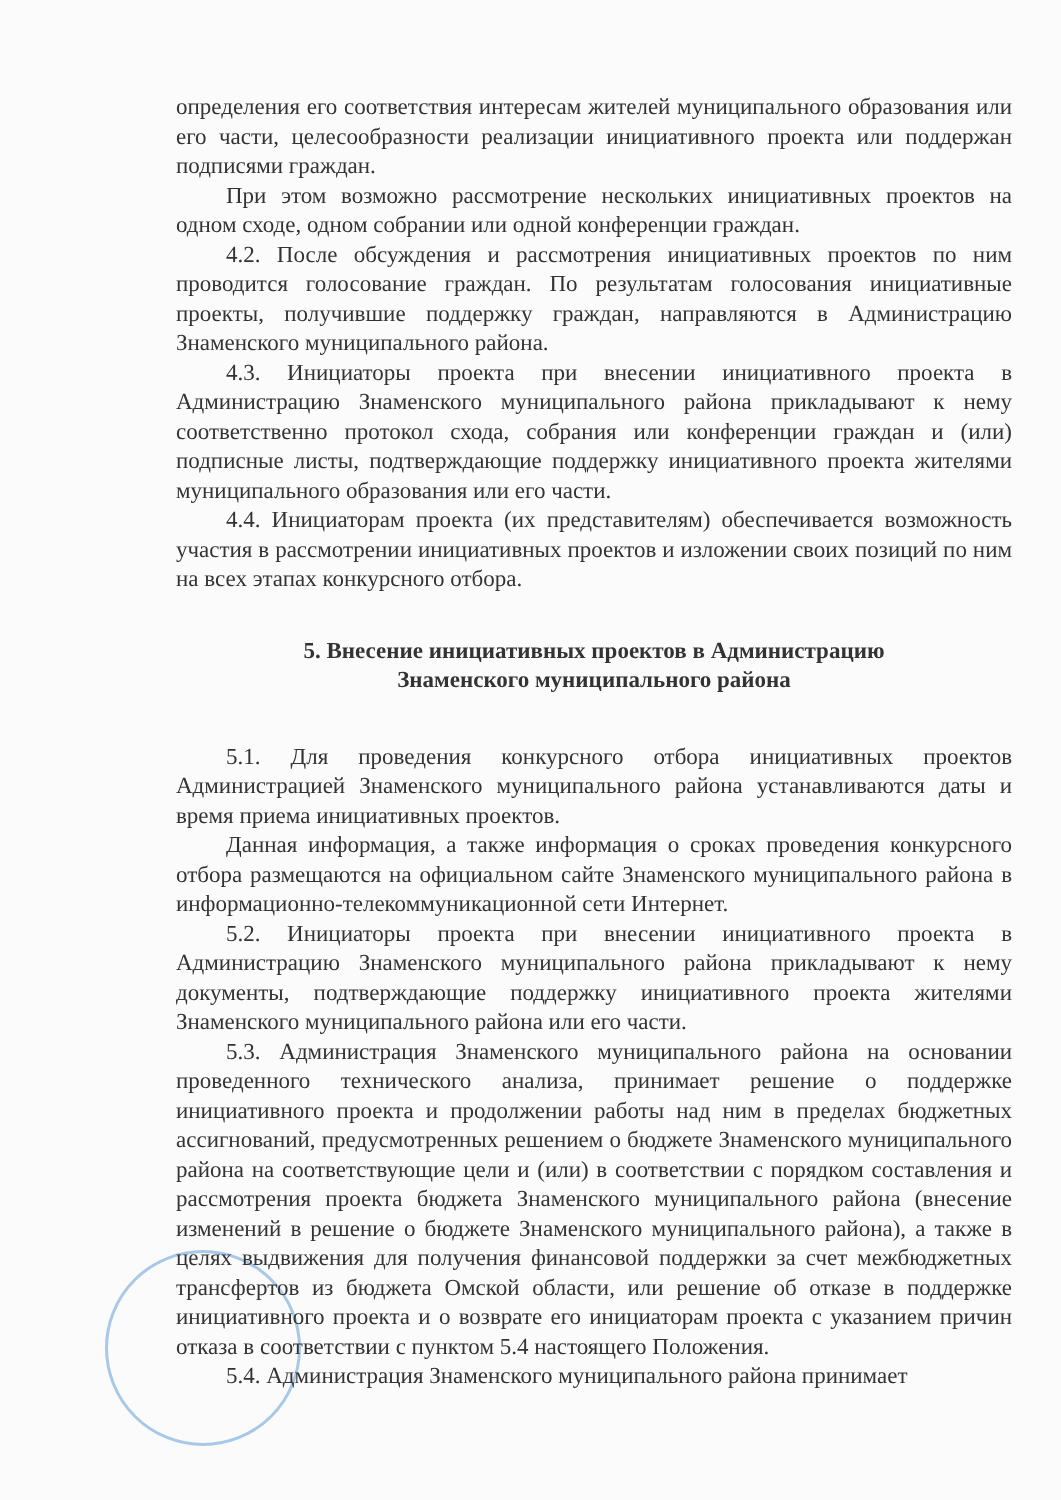определения его соответствия интересам жителей муниципального образования или его части, целесообразности реализации инициативного проекта или поддержан подписями граждан.
При этом возможно рассмотрение нескольких инициативных проектов на одном сходе, одном собрании или одной конференции граждан.
4.2. После обсуждения и рассмотрения инициативных проектов по ним проводится голосование граждан. По результатам голосования инициативные проекты, получившие поддержку граждан, направляются в Администрацию Знаменского муниципального района.
4.3. Инициаторы проекта при внесении инициативного проекта в Администрацию Знаменского муниципального района прикладывают к нему соответственно протокол схода, собрания или конференции граждан и (или) подписные листы, подтверждающие поддержку инициативного проекта жителями муниципального образования или его части.
4.4. Инициаторам проекта (их представителям) обеспечивается возможность участия в рассмотрении инициативных проектов и изложении своих позиций по ним на всех этапах конкурсного отбора.
5. Внесение инициативных проектов в Администрацию
Знаменского муниципального района
5.1. Для проведения конкурсного отбора инициативных проектов Администрацией Знаменского муниципального района устанавливаются даты и время приема инициативных проектов.
Данная информация, а также информация о сроках проведения конкурсного отбора размещаются на официальном сайте Знаменского муниципального района в информационно-телекоммуникационной сети Интернет.
5.2. Инициаторы проекта при внесении инициативного проекта в Администрацию Знаменского муниципального района прикладывают к нему документы, подтверждающие поддержку инициативного проекта жителями Знаменского муниципального района или его части.
5.3. Администрация Знаменского муниципального района на основании проведенного технического анализа, принимает решение о поддержке инициативного проекта и продолжении работы над ним в пределах бюджетных ассигнований, предусмотренных решением о бюджете Знаменского муниципального района на соответствующие цели и (или) в соответствии с порядком составления и рассмотрения проекта бюджета Знаменского муниципального района (внесение изменений в решение о бюджете Знаменского муниципального района), а также в целях выдвижения для получения финансовой поддержки за счет межбюджетных трансфертов из бюджета Омской области, или решение об отказе в поддержке инициативного проекта и о возврате его инициаторам проекта с указанием причин отказа в соответствии с пунктом 5.4 настоящего Положения.
5.4. Администрация Знаменского муниципального района принимает